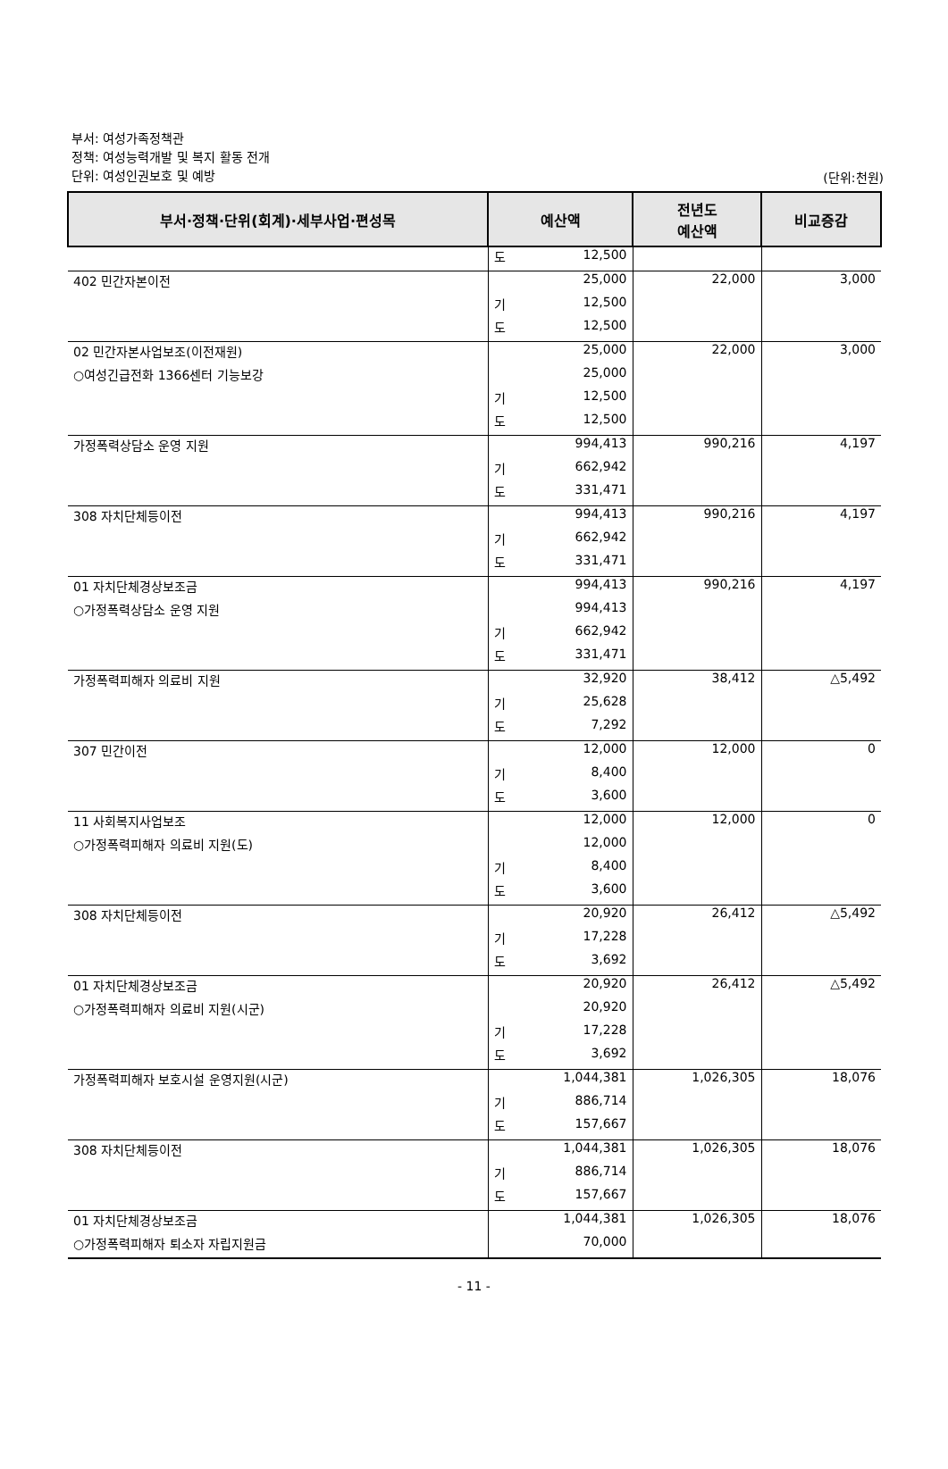부서: 여성가족정책관
정책: 여성능력개발 및 복지 활동 전개
단위: 여성인권보호 및 예방
(단위:천원)
| 부서·정책·단위(회계)·세부사업·편성목 | 예산액 | 전년도 예산액 | 비교증감 |
| --- | --- | --- | --- |
| | 도 12,500 | | |
| 402 민간자본이전 | 25,000 | 22,000 | 3,000 |
| | 기 12,500 | | |
| | 도 12,500 | | |
| 02 민간자본사업보조(이전재원) | 25,000 | 22,000 | 3,000 |
| ○여성긴급전화 1366센터 기능보강 | 25,000 | | |
| | 기 12,500 | | |
| | 도 12,500 | | |
| 가정폭력상담소 운영 지원 | 994,413 | 990,216 | 4,197 |
| | 기 662,942 | | |
| | 도 331,471 | | |
| 308 자치단체등이전 | 994,413 | 990,216 | 4,197 |
| | 기 662,942 | | |
| | 도 331,471 | | |
| 01 자치단체경상보조금 | 994,413 | 990,216 | 4,197 |
| ○가정폭력상담소 운영 지원 | 994,413 | | |
| | 기 662,942 | | |
| | 도 331,471 | | |
| 가정폭력피해자 의료비 지원 | 32,920 | 38,412 | △5,492 |
| | 기 25,628 | | |
| | 도 7,292 | | |
| 307 민간이전 | 12,000 | 12,000 | 0 |
| | 기 8,400 | | |
| | 도 3,600 | | |
| 11 사회복지사업보조 | 12,000 | 12,000 | 0 |
| ○가정폭력피해자 의료비 지원(도) | 12,000 | | |
| | 기 8,400 | | |
| | 도 3,600 | | |
| 308 자치단체등이전 | 20,920 | 26,412 | △5,492 |
| | 기 17,228 | | |
| | 도 3,692 | | |
| 01 자치단체경상보조금 | 20,920 | 26,412 | △5,492 |
| ○가정폭력피해자 의료비 지원(시군) | 20,920 | | |
| | 기 17,228 | | |
| | 도 3,692 | | |
| 가정폭력피해자 보호시설 운영지원(시군) | 1,044,381 | 1,026,305 | 18,076 |
| | 기 886,714 | | |
| | 도 157,667 | | |
| 308 자치단체등이전 | 1,044,381 | 1,026,305 | 18,076 |
| | 기 886,714 | | |
| | 도 157,667 | | |
| 01 자치단체경상보조금 | 1,044,381 | 1,026,305 | 18,076 |
| ○가정폭력피해자 퇴소자 자립지원금 | 70,000 | | |
- 11 -